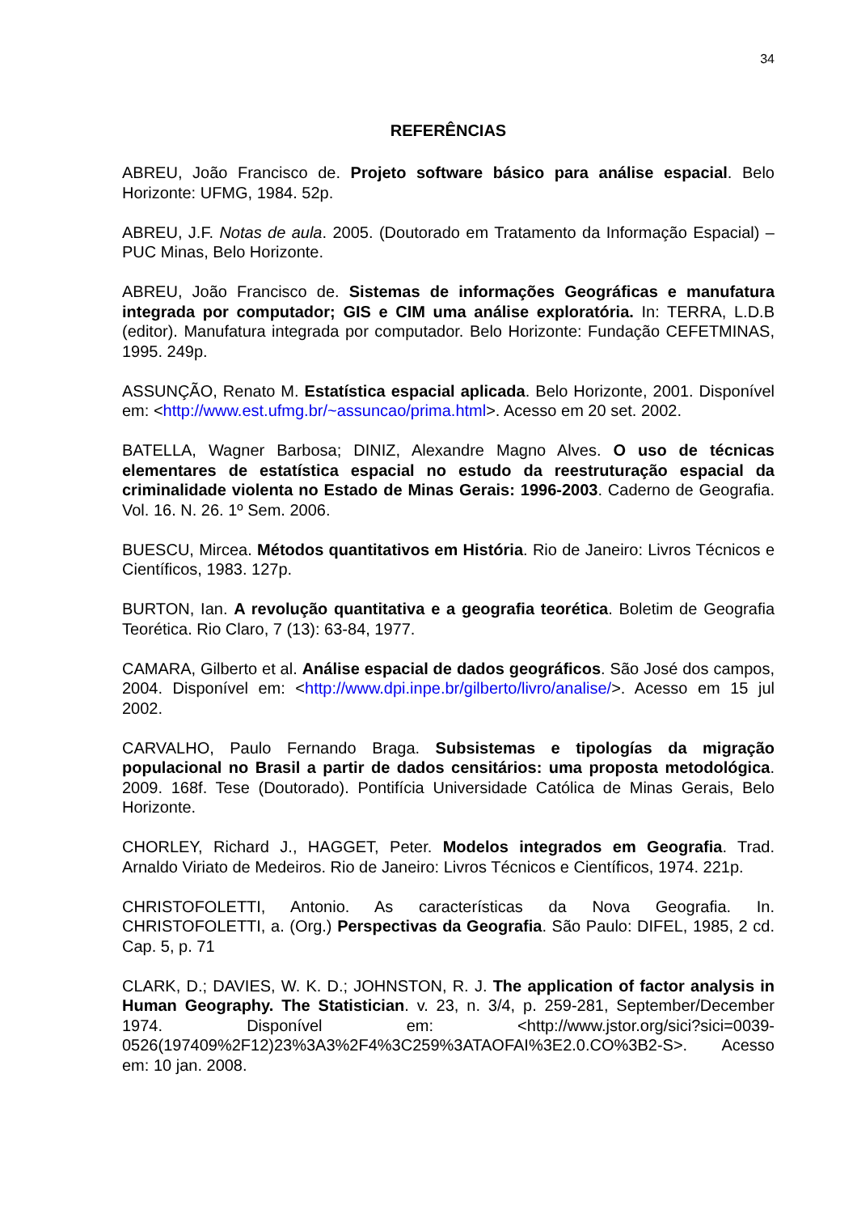34
REFERÊNCIAS
ABREU, João Francisco de. Projeto software básico para análise espacial. Belo Horizonte: UFMG, 1984. 52p.
ABREU, J.F. Notas de aula. 2005. (Doutorado em Tratamento da Informação Espacial) – PUC Minas, Belo Horizonte.
ABREU, João Francisco de. Sistemas de informações Geográficas e manufatura integrada por computador; GIS e CIM uma análise exploratória. In: TERRA, L.D.B (editor). Manufatura integrada por computador. Belo Horizonte: Fundação CEFETMINAS, 1995. 249p.
ASSUNÇÃO, Renato M. Estatística espacial aplicada. Belo Horizonte, 2001. Disponível em: <http://www.est.ufmg.br/~assuncao/prima.html>. Acesso em 20 set. 2002.
BATELLA, Wagner Barbosa; DINIZ, Alexandre Magno Alves. O uso de técnicas elementares de estatística espacial no estudo da reestruturação espacial da criminalidade violenta no Estado de Minas Gerais: 1996-2003. Caderno de Geografia. Vol. 16. N. 26. 1º Sem. 2006.
BUESCU, Mircea. Métodos quantitativos em História. Rio de Janeiro: Livros Técnicos e Científicos, 1983. 127p.
BURTON, Ian. A revolução quantitativa e a geografia teorética. Boletim de Geografia Teorética. Rio Claro, 7 (13): 63-84, 1977.
CAMARA, Gilberto et al. Análise espacial de dados geográficos. São José dos campos, 2004. Disponível em: <http://www.dpi.inpe.br/gilberto/livro/analise/>. Acesso em 15 jul 2002.
CARVALHO, Paulo Fernando Braga. Subsistemas e tipologías da migração populacional no Brasil a partir de dados censitários: uma proposta metodológica. 2009. 168f. Tese (Doutorado). Pontifícia Universidade Católica de Minas Gerais, Belo Horizonte.
CHORLEY, Richard J., HAGGET, Peter. Modelos integrados em Geografia. Trad. Arnaldo Viriato de Medeiros. Rio de Janeiro: Livros Técnicos e Científicos, 1974. 221p.
CHRISTOFOLETTI, Antonio. As características da Nova Geografia. In. CHRISTOFOLETTI, a. (Org.) Perspectivas da Geografia. São Paulo: DIFEL, 1985, 2 cd. Cap. 5, p. 71
CLARK, D.; DAVIES, W. K. D.; JOHNSTON, R. J. The application of factor analysis in Human Geography. The Statistician. v. 23, n. 3/4, p. 259-281, September/December 1974. Disponível em: <http://www.jstor.org/sici?sici=0039-0526(197409%2F12)23%3A3%2F4%3C259%3ATAOFAI%3E2.0.CO%3B2-S>. Acesso em: 10 jan. 2008.